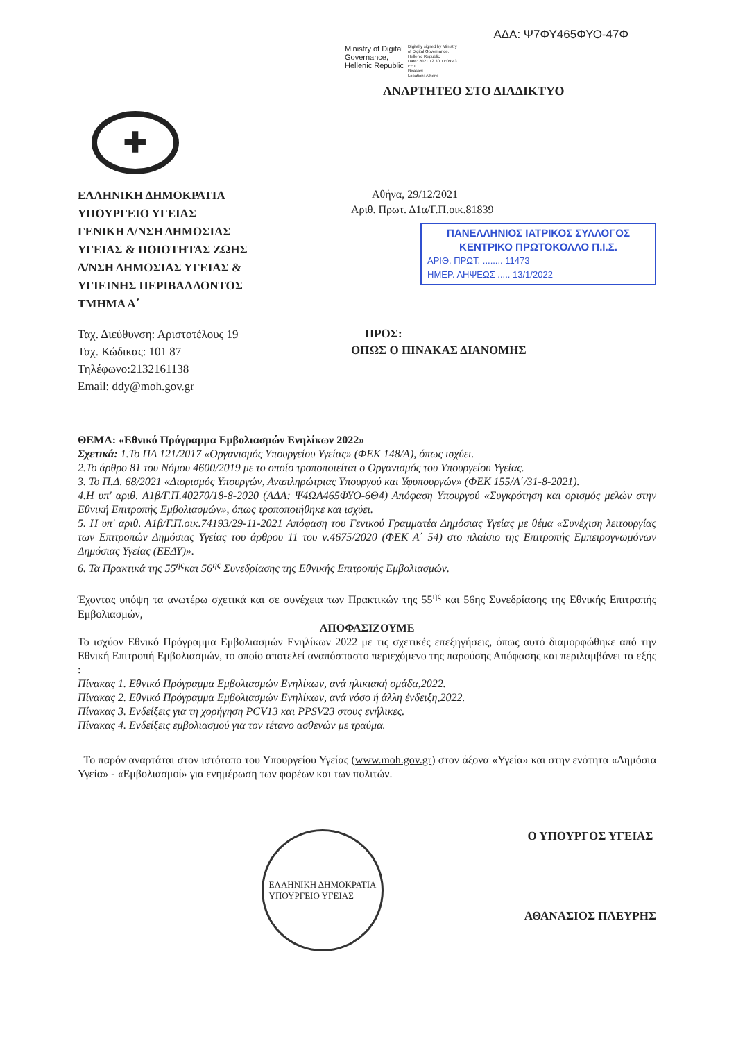ΑΔΑ: Ψ7ΦΥ465ΦΥΟ-47Φ
Ministry of Digital
Governance,
Hellenic Republic
Digitally signed by Ministry
of Digital Governance,
Hellenic Republic
Date: 2021.12.30 11:09:43
EET
Reason:
Location: Athens
ΑΝΑΡΤΗΤΕΟ ΣΤΟ ΔΙΑΔΙΚΤΥΟ
✚
ΕΛΛΗΝΙΚΗ ΔΗΜΟΚΡΑΤΙΑ
ΥΠΟΥΡΓΕΙΟ ΥΓΕΙΑΣ
ΓΕΝΙΚΗ Δ/ΝΣΗ ΔΗΜΟΣΙΑΣ
ΥΓΕΙΑΣ & ΠΟΙΟΤΗΤΑΣ ΖΩΗΣ
Δ/ΝΣΗ ΔΗΜΟΣΙΑΣ ΥΓΕΙΑΣ &
ΥΓΙΕΙΝΗΣ ΠΕΡΙΒΑΛΛΟΝΤΟΣ
ΤΜΗΜΑ Α΄
Αθήνα, 29/12/2021
Αριθ. Πρωτ. Δ1α/Γ.Π.οικ.81839
ΠΑΝΕΛΛΗΝΙΟΣ ΙΑΤΡΙΚΟΣ ΣΥΛΛΟΓΟΣ
ΚΕΝΤΡΙΚΟ ΠΡΩΤΟΚΟΛΛΟ Π.Ι.Σ.
ΑΡΙΘ. ΠΡΩΤ. ........ 11473
ΗΜΕΡ. ΛΗΨΕΩΣ ..... 13/1/2022
Ταχ. Διεύθυνση: Αριστοτέλους 19
Ταχ. Κώδικας: 101 87
Τηλέφωνο:2132161138
Email: ddy@moh.gov.gr
ΠΡΟΣ:
ΟΠΩΣ Ο ΠΙΝΑΚΑΣ ΔΙΑΝΟΜΗΣ
ΘΕΜΑ: «Εθνικό Πρόγραμμα Εμβολιασμών Ενηλίκων 2022»
Σχετικά: 1.Το ΠΔ 121/2017 «Οργανισμός Υπουργείου Υγείας» (ΦΕΚ 148/Α), όπως ισχύει.
2.Το άρθρο 81 του Νόμου 4600/2019 με το οποίο τροποποιείται ο Οργανισμός του Υπουργείου Υγείας.
3. Το Π.Δ. 68/2021 «Διορισμός Υπουργών, Αναπληρώτριας Υπουργού και Υφυπουργών» (ΦΕΚ 155/Α΄/31-8-2021).
4.Η υπ' αριθ. Α1β/Γ.Π.40270/18-8-2020 (ΑΔΑ: Ψ4ΩΑ465ΦΥΟ-6Θ4) Απόφαση Υπουργού «Συγκρότηση και ορισμός μελών στην Εθνική Επιτροπής Εμβολιασμών», όπως τροποποιήθηκε και ισχύει.
5. Η υπ' αριθ. Α1β/Γ.Π.οικ.74193/29-11-2021 Απόφαση του Γενικού Γραμματέα Δημόσιας Υγείας με θέμα «Συνέχιση λειτουργίας των Επιτροπών Δημόσιας Υγείας του άρθρου 11 του ν.4675/2020 (ΦΕΚ Α΄ 54) στο πλαίσιο της Επιτροπής Εμπειρογνωμόνων Δημόσιας Υγείας (ΕΕΔΥ)».
6. Τα Πρακτικά της 55<sup>ης</sup>και 56<sup>ης</sup> Συνεδρίασης της Εθνικής Επιτροπής Εμβολιασμών.
Έχοντας υπόψη τα ανωτέρω σχετικά και σε συνέχεια των Πρακτικών της 55<sup>ης</sup> και 56ης Συνεδρίασης της Εθνικής Επιτροπής Εμβολιασμών,
ΑΠΟΦΑΣΙΖΟΥΜΕ
Το ισχύον Εθνικό Πρόγραμμα Εμβολιασμών Ενηλίκων 2022 με τις σχετικές επεξηγήσεις, όπως αυτό διαμορφώθηκε από την Εθνική Επιτροπή Εμβολιασμών, το οποίο αποτελεί αναπόσπαστο περιεχόμενο της παρούσης Απόφασης και περιλαμβάνει τα εξής :
Πίνακας 1. Εθνικό Πρόγραμμα Εμβολιασμών Ενηλίκων, ανά ηλικιακή ομάδα,2022.
Πίνακας 2. Εθνικό Πρόγραμμα Εμβολιασμών Ενηλίκων, ανά νόσο ή άλλη ένδειξη,2022.
Πίνακας 3. Ενδείξεις για τη χορήγηση PCV13 και PPSV23 στους ενήλικες.
Πίνακας 4. Ενδείξεις εμβολιασμού για τον τέτανο ασθενών με τραύμα.
Το παρόν αναρτάται στον ιστότοπο του Υπουργείου Υγείας (www.moh.gov.gr) στον άξονα «Υγεία» και στην ενότητα «Δημόσια Υγεία» - «Εμβολιασμοί» για ενημέρωση των φορέων και των πολιτών.
ΕΛΛΗΝΙΚΗ ΔΗΜΟΚΡΑΤΙΑ
ΥΠΟΥΡΓΕΙΟ ΥΓΕΙΑΣ
Ο ΥΠΟΥΡΓΟΣ ΥΓΕΙΑΣ
ΑΘΑΝΑΣΙΟΣ ΠΛΕΥΡΗΣ